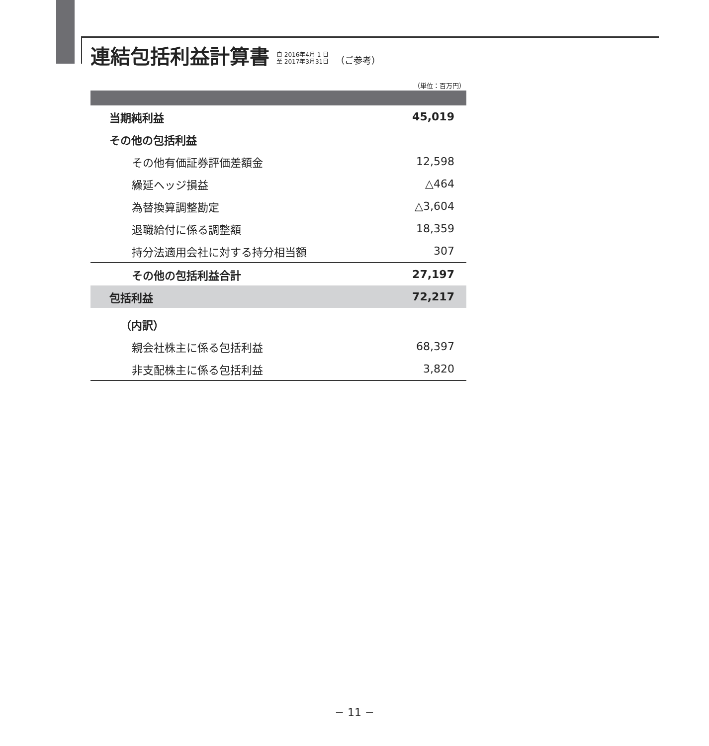連結包括利益計算書 自 2016年4月 1 日
至 2017年3月31日 （ご参考）
（単位：百万円）
| 当期純利益 | 45,019 |
| その他の包括利益 | |
| その他有価証券評価差額金 | 12,598 |
| 繰延ヘッジ損益 | △464 |
| 為替換算調整勘定 | △3,604 |
| 退職給付に係る調整額 | 18,359 |
| 持分法適用会社に対する持分相当額 | 307 |
| その他の包括利益合計 | 27,197 |
| 包括利益 | 72,217 |
| （内訳） | |
| 親会社株主に係る包括利益 | 68,397 |
| 非支配株主に係る包括利益 | 3,820 |
− 11 −